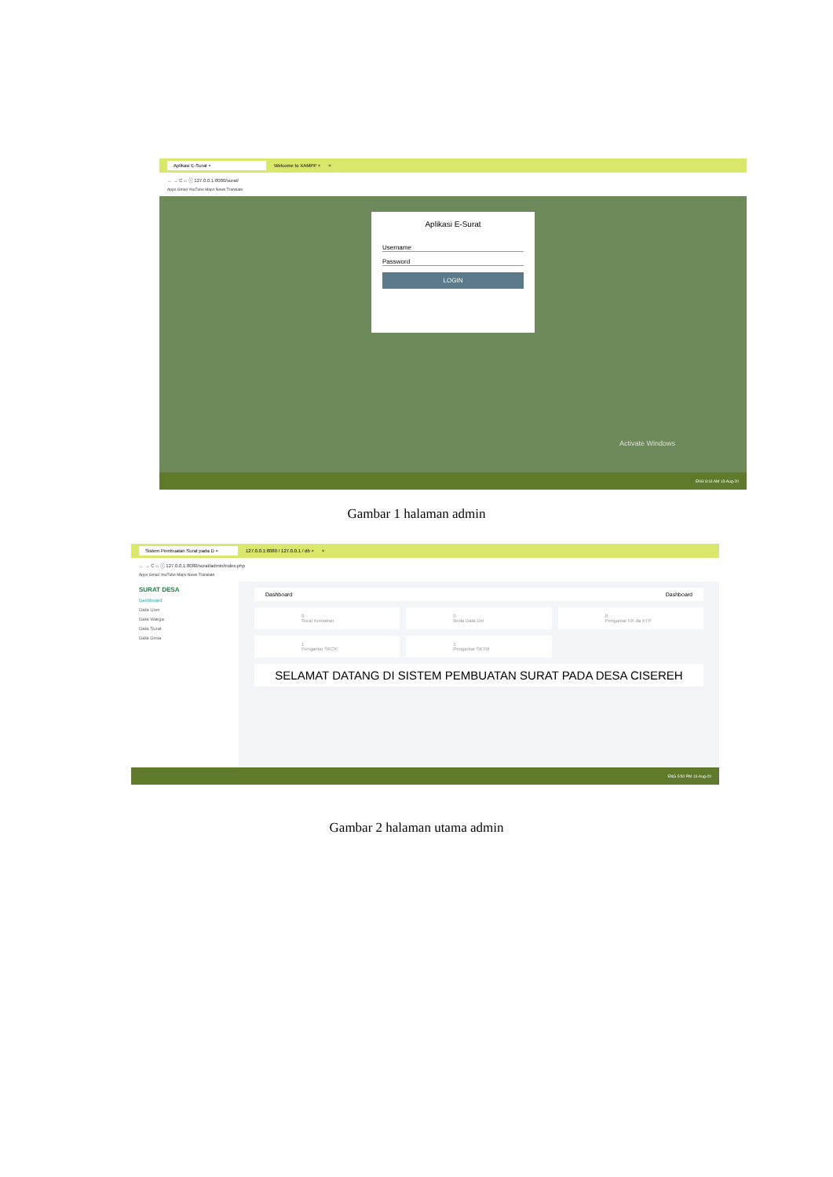Aplikasi E-Surat × Welcome to XAMPP × +
← → C ⌂ ⓘ 127.0.0.1:8080/surat/
Apps Gmail YouTube Maps News Translate
Aplikasi E-Surat
Username
Password
LOGIN
Activate Windows
ENG 8:16 AM 13-Aug-20
Gambar 1 halaman admin
Sistem Pembuatan Surat pada D × 127.0.0.1:8080 / 127.0.0.1 / db × +
← → C ⌂ ⓘ 127.0.0.1:8080/surat/admin/index.php
Apps Gmail YouTube Maps News Translate
SURAT DESA
Dashboard
Data User
Data Warga
Data Surat
Data Desa
Dashboard Dashboard
0
Surat Kematian
0
Beda Data Diri
0
Pengantar KK da KTP
1
Pengantar SKCK
1
Pengantar SKTM
SELAMAT DATANG DI SISTEM PEMBUATAN SURAT PADA DESA CISEREH
ENG 5:50 PM 13-Aug-20
Gambar 2 halaman utama admin